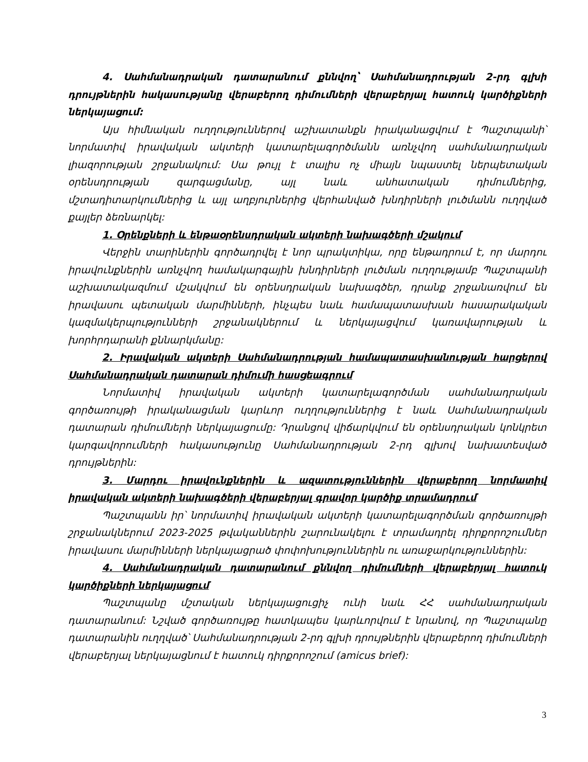4. Սահմանադրական դատարանում քննվող՝ Սահմանադրության 2-րդ գլխի դրույթներին հակասությանը վերաբերող դիմումների վերաբերյալ հատուկ կարծիքների ներկայացում:
Այս հիմնական ուղղություններով աշխատանքն իրականացվում է Պաշտպանի՝ նորմատիվ իրավական ակտերի կատարելագործմանն առնչվող սահմանադրական լիազորության շրջանակում: Սա թույլ է տալիս ոչ միայն նպաստել ներպետական օրենսդրության զարգացմանը, այլ նաև անհատական դիմումներից, մշտադիտարկումներից և այլ աղբյուրներից վերհանված խնդիրների լուծմանն ուղղված քայլեր ձեռնարկել:
1. Օրենքների և ենթաօրենսդրական ակտերի նախագծերի մշակում
Վերջին տարիներին գործադրվել է նոր պրակտիկա, որը ենթադրում է, որ մարդու իրավունքներին առնչվող համակարգային խնդիրների լուծման ուղղությամբ Պաշտպանի աշխատակազմում մշակվում են օրենսդրական նախագծեր, դրանք շրջանառվում են իրավասու պետական մարմինների, ինչպես նաև համապատասխան հասարակական կազմակերպությունների շրջանակներում և ներկայացվում կառավարության և խորհրդարանի քննարկմանը:
2. Իրավական ակտերի Սահմանադրության համապատասխանության հարցերով Սահմանադրական դատարան դիմումի հասցեագրում
Նորմատիվ իրավական ակտերի կատարելագործման սահմանադրական գործառույթի իրականացման կարևոր ուղղություններից է նաև Սահմանադրական դատարան դիմումների ներկայացումը: Դրանցով վիճարկվում են օրենսդրական կոնկրետ կարգավորումների հակասությունը Սահմանադրության 2-րդ գլխով նախատեսված դրույթներին:
3. Մարդու իրավունքներին և ազատություններին վերաբերող նորմատիվ իրավական ակտերի նախագծերի վերաբերյալ գրավոր կարծիք տրամադրում
Պաշտպանն իր՝ նորմատիվ իրավական ակտերի կատարելագործման գործառույթի շրջանակներում 2023-2025 թվականներին շարունակելու է տրամադրել դիրքորոշումներ իրավասու մարմինների ներկայացրած փոփոխություններին ու առաջարկություններին:
4. Սահմանադրական դատարանում քննվող դիմումների վերաբերյալ հատուկ կարծիքների ներկայացում
Պաշտպանը մշտական ներկայացուցիչ ունի նաև ՀՀ սահմանադրական դատարանում: Նշված գործառույթը հատկապես կարևորվում է նրանով, որ Պաշտպանը դատարանին ուղղված՝ Սահմանադրության 2-րդ գլխի դրույթներին վերաբերող դիմումների վերաբերյալ ներկայացնում է հատուկ դիրքորոշում (amicus brief):
3